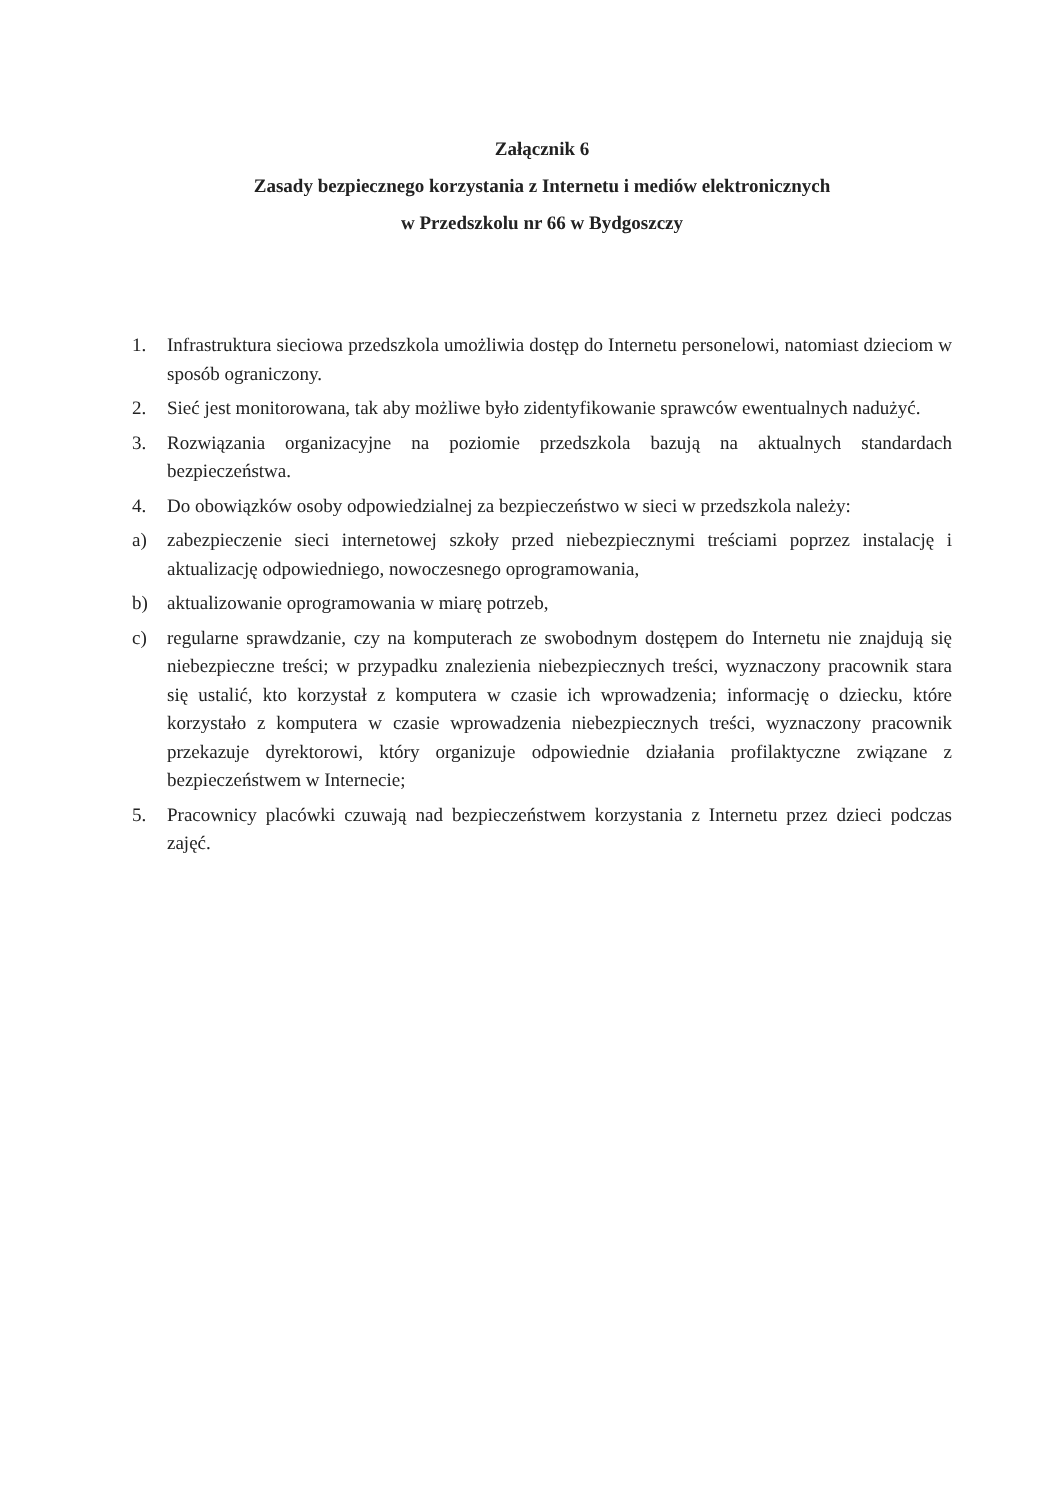Załącznik 6
Zasady bezpiecznego korzystania z Internetu i mediów elektronicznych
w Przedszkolu nr 66 w Bydgoszczy
1. Infrastruktura sieciowa przedszkola umożliwia dostęp do Internetu personelowi, natomiast dzieciom w sposób ograniczony.
2. Sieć jest monitorowana, tak aby możliwe było zidentyfikowanie sprawców ewentualnych nadużyć.
3. Rozwiązania organizacyjne na poziomie przedszkola bazują na aktualnych standardach bezpieczeństwa.
4. Do obowiązków osoby odpowiedzialnej za bezpieczeństwo w sieci w przedszkola należy:
a) zabezpieczenie sieci internetowej szkoły przed niebezpiecznymi treściami poprzez instalację i aktualizację odpowiedniego, nowoczesnego oprogramowania,
b) aktualizowanie oprogramowania w miarę potrzeb,
c) regularne sprawdzanie, czy na komputerach ze swobodnym dostępem do Internetu nie znajdują się niebezpieczne treści; w przypadku znalezienia niebezpiecznych treści, wyznaczony pracownik stara się ustalić, kto korzystał z komputera w czasie ich wprowadzenia; informację o dziecku, które korzystało z komputera w czasie wprowadzenia niebezpiecznych treści, wyznaczony pracownik przekazuje dyrektorowi, który organizuje odpowiednie działania profilaktyczne związane z bezpieczeństwem w Internecie;
5. Pracownicy placówki czuwają nad bezpieczeństwem korzystania z Internetu przez dzieci podczas zajęć.